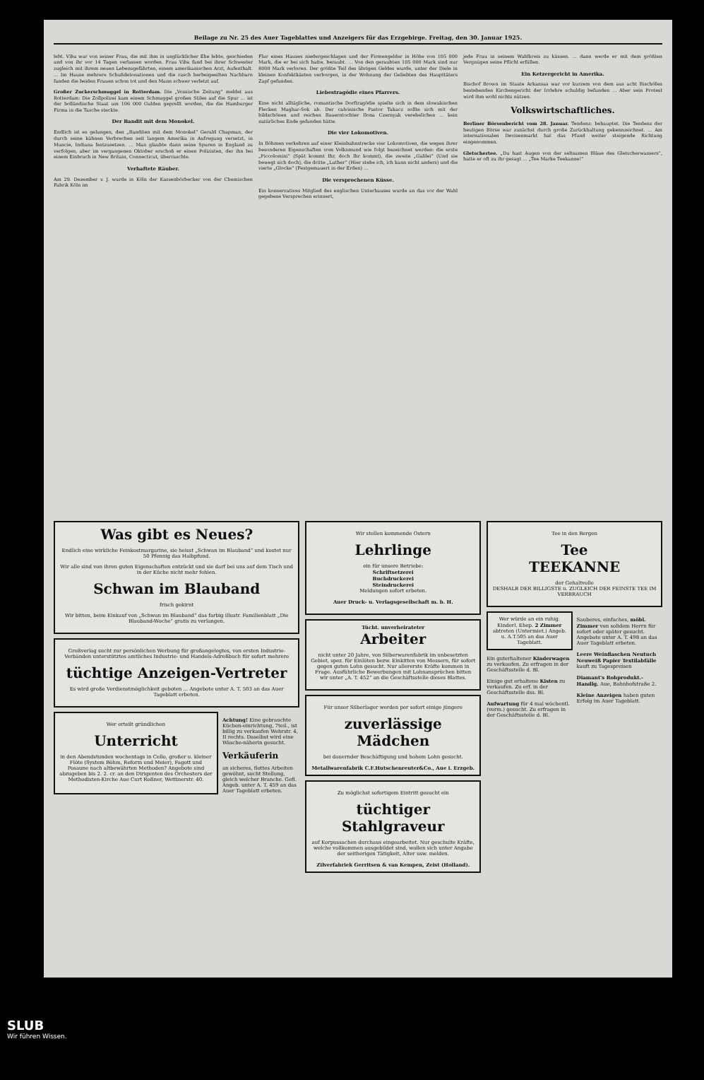Beilage zu Nr. 25 des Auer Tageblattes und Anzeigers für das Erzgebirge. Freitag, den 30. Januar 1925.
lebt. Viba war von seiner Frau, die mit ihm in unglücklicher Ehe lebte, geschieden und von ihr vor 14 Tagen verlassen worden. Frau Viba fand bei ihrer Schwester zugleich mit ihrem neuen Lebensgefährten, einem amerikanischen Arzt, Aufenthalt. ... Im Hause mehrere Schußdetonationen und die rasch herbeigeeilten Nachbarn fanden die beiden Frauen schon tot und den Mann schwer verletzt auf.
Großer Zuckerschmuggel in Rotterdam. Die „Vossische Zeitung“ meldet aus Rotterdam: Die Zollpolizei kam einem Schmuggel großen Stiles auf die Spur ... ist der holländische Staat um 106 000 Gulden geprellt worden, die die Hamburger Firma in die Tasche steckte.
Der Bandit mit dem Monokel.
Endlich ist es gelungen, den „Banditen mit dem Monokel“ Gerald Chapman, der durch seine kühnen Verbrechen seit langem Amerika in Aufregung versetzt, in Muncie, Indiana festzusetzen. ... Man glaubte dann seine Spuren in England zu verfolgen, aber im vergangenen Oktober erschoß er einen Polizisten, der ihn bei einem Einbruch in New Britain, Connecticut, überraschte.
Verhaftete Räuber.
Am 29. Dezember v. J. wurde in Köln der Kassenbörbecker von der Chemischen Fabrik Köln im
Flur eines Hauses niedergeschlagen und der Firmengelder in Höhe von 105 000 Mark, die er bei sich hatte, beraubt. ... Von den geraubten 105 000 Mark sind nur 8000 Mark verloren. Der größte Teil des übrigen Geldes wurde, unter der Diele in kleinen Konfektkästen verborgen, in der Wohnung der Geliebten des Haupttäters Zapf gefunden.
Liebestragödie eines Pfarrers.
Eine nicht alltägliche, romantische Dorftragödie spielte sich in dem slowakischen Flecken Maghar-Sok ab. Der calvinische Pastor Takacz sollte sich mit der bildschönen und reichen Bauerntochter Ilona Czernyak verehelichen ... kein natürliches Ende gefunden hätte.
Die vier Lokomotiven.
In Böhmen verkehren auf einer Kleinbahnstrecke vier Lokomotiven, die wegen ihrer besonderen Eigenschaften vom Volksmund wie folgt bezeichnet werden: die erste „Piccolomini“ (Spät kommt Ihr, doch Ihr kommt), die zweite „Galilei“ (Und sie bewegt sich doch), die dritte „Luther“ (Hier stehe ich, ich kann nicht anders) und die vierte „Glocke“ (Festgemauert in der Erden) ...
Die versprochenen Küsse.
Ein konservatives Mitglied des englischen Unterhauses wurde an das vor der Wahl gegebene Versprechen erinnert,
jede Frau in seinem Wahlkreis zu küssen. ... dann werde er mit dem größten Vergnügen seine Pflicht erfüllen.
Ein Ketzergericht in Amerika.
Bischof Brown im Staate Arkansas war vor kurzem von dem aus acht Bischöfen bestehenden Kirchengericht der Irrlehre schuldig befunden ... Aber sein Protest wird ihm wohl nichts nützen.
Volkswirtschaftliches.
Berliner Börsenbericht vom 28. Januar. Tendenz: behauptet. Die Tendenz der heutigen Börse war zunächst durch große Zurückhaltung gekennzeichnet. ... Am internationalen Devisenmarkt hat das Pfund weiter steigende Richtung eingenommen.
Gletschertee. „Du hast Augen von der seltsamen Bläue des Gletscherwassers“, hatte er oft zu ihr gesagt ... „Tee Marke Teekanne!“
Was gibt es Neues?
Endlich eine wirkliche Feinkostmargarine, sie heisst „Schwan im Blauband“ und kostet nur 50 Pfennig das Halbpfund.
Wir alle sind von ihren guten Eigenschaften entzückt und sie darf bei uns auf dem Tisch und in der Küche nicht mehr fehlen.
Schwan im Blauband
frisch gekirnt
Wir bitten, beim Einkauf von „Schwan im Blauband“ das farbig illustr. Familienblatt „Die Blauband-Woche“ gratis zu verlangen.
Großverlag sucht zur persönlichen Werbung für großangelegtes, von ersten Industrie-Verbänden unterstütztes amtliches Industrie- und Handels-Adreßbuch für sofort mehrere
tüchtige Anzeigen-Vertreter
Es wird große Verdienstmöglichkeit geboten ... Angebote unter A. T. 503 an das Auer Tageblatt erbeten.
Wer erteilt gründlichen
Unterricht
in den Abendstunden wochentags in Cello, großer u. kleiner Flöte (System Böhm, Reform und Meier), Fagott und Posaune nach altbewährten Methoden? Angebote sind abzugeben bis 2. 2. cr. an den Dirigenten des Orchesters der Methodisten-Kirche Aue Curt Roßner, Wettinerstr. 40.
Achtung! Eine gebrauchte Küchen-einrichtung, 7teil., ist billig zu verkaufen Wehrstr. 4, II rechts. Daselbst wird eine Wäsche-näherin gesucht.
Verkäuferin
an sicheres, flottes Arbeiten gewöhnt, sucht Stellung, gleich welcher Branche. Gefl. Angeb. unter A. T. 459 an das Auer Tageblatt erbeten.
Wir stellen kommende Ostern
Lehrlinge
ein für unsere Betriebe:
Schriftsetzerei
Buchdruckerei
Steindruckerei
Meldungen sofort erbeten.
Auer Druck- u. Verlagsgesellschaft m. b. H.
Tücht. unverheirateter
Arbeiter
nicht unter 20 Jahre, von Silberwarenfabrik im unbesetzten Gebiet, spez. für Einlöten bezw. Einkitten von Messern, für sofort gegen guten Lohn gesucht. Nur allererste Kräfte kommen in Frage. Ausführliche Bewerbungen mit Lohnansprüchen bitten wir unter „A. T. 452“ an die Geschäftsstelle dieses Blattes.
Für unser Silberlager werden per sofort einige jüngere
zuverlässige Mädchen
bei dauernder Beschäftigung und hohem Lohn gesucht.
Metallwarenfabrik C.F.Hutschenreuter&Co., Aue i. Erzgeb.
Zu möglichst sofortigem Eintritt gesucht ein
tüchtiger Stahlgraveur
auf Korpussachen durchaus eingearbeitet. Nur geschulte Kräfte, welche vollkommen ausgebildet sind, wollen sich unter Angabe der seitherigen Tätigkeit, Alter usw. melden.
Zilverfabriek Gerritsen & van Kempen, Zeist (Holland).
Tee in den Bergen
Tee
TEEKANNE
der Gehaltvolle
DESHALB DER BILLIGSTE u. ZUGLEICH DER FEINSTE TEE IM VERBRAUCH
Wer würde an ein ruhig. Kinderl. Ehep. 2 Zimmer abtreten (Untermiet.) Angeb. u. A.T.505 an das Auer Tageblatt.
Ein guterhaltener Kinderwagen zu verkaufen. Zu erfragen in der Geschäftsstelle d. Bl.
Einige gut erhaltene Kisten zu verkaufen. Zu erf. in der Geschäftsstelle dss. Bl.
Aufwartung für 4 mal wöchentl. (vorm.) gesucht. Zu erfragen in der Geschäftsstelle d. Bl.
Sauberes, einfaches, möbl. Zimmer von solidem Herrn für sofort oder später gesucht. Angebote unter A. T. 498 an das Auer Tageblatt erbeten.
Leere Weinflaschen Neutuch Neuweiß Papier Textilabfälle kauft zu Tagespreisen
Diamant's Rohprodukt.-Handlg. Aue, Bahnhofstraße 2.
Kleine Anzeigen haben guten Erfolg im Auer Tageblatt.
SLUB
Wir führen Wissen.